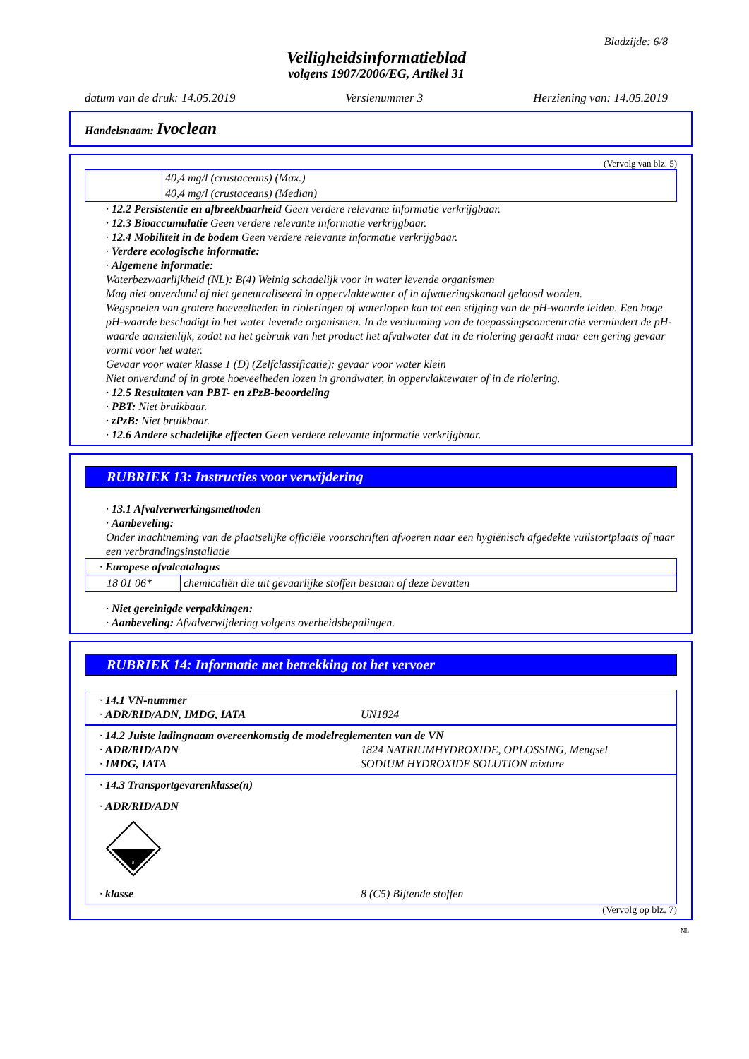Bladzijde: 6/8
Veiligheidsinformatieblad
volgens 1907/2006/EG, Artikel 31
datum van de druk: 14.05.2019 Versienummer 3 Herziening van: 14.05.2019
Handelsnaam: Ivoclean
(Vervolg van blz. 5)
| | 40,4 mg/l (crustaceans) (Max.) |
| | 40,4 mg/l (crustaceans) (Median) |
· 12.2 Persistentie en afbreekbaarheid Geen verdere relevante informatie verkrijgbaar.
· 12.3 Bioaccumulatie Geen verdere relevante informatie verkrijgbaar.
· 12.4 Mobiliteit in de bodem Geen verdere relevante informatie verkrijgbaar.
· Verdere ecologische informatie:
· Algemene informatie:
Waterbezwaarlijkheid (NL): B(4) Weinig schadelijk voor in water levende organismen
Mag niet onverdund of niet geneutraliseerd in oppervlaktewater of in afwateringskanaal geloosd worden.
Wegspoelen van grotere hoeveelheden in rioleringen of waterlopen kan tot een stijging van de pH-waarde leiden. Een hoge pH-waarde beschadigt in het water levende organismen. In de verdunning van de toepassingsconcentratie vermindert de pH-waarde aanzienlijk, zodat na het gebruik van het product het afvalwater dat in de riolering geraakt maar een gering gevaar vormt voor het water.
Gevaar voor water klasse 1 (D) (Zelfclassificatie): gevaar voor water klein
Niet onverdund of in grote hoeveelheden lozen in grondwater, in oppervlaktewater of in de riolering.
· 12.5 Resultaten van PBT- en zPzB-beoordeling
· PBT: Niet bruikbaar.
· zPzB: Niet bruikbaar.
· 12.6 Andere schadelijke effecten Geen verdere relevante informatie verkrijgbaar.
RUBRIEK 13: Instructies voor verwijdering
· 13.1 Afvalverwerkingsmethoden
· Aanbeveling:
Onder inachtneming van de plaatselijke officiële voorschriften afvoeren naar een hygiënisch afgedekte vuilstortplaats of naar een verbrandingsinstallatie
| · Europese afvalcatalogus | |
| 18 01 06* | chemicaliën die uit gevaarlijke stoffen bestaan of deze bevatten |
· Niet gereinigde verpakkingen:
· Aanbeveling: Afvalverwijdering volgens overheidsbepalingen.
RUBRIEK 14: Informatie met betrekking tot het vervoer
· 14.1 VN-nummer
· ADR/RID/ADN, IMDG, IATA UN1824
· 14.2 Juiste ladingnaam overeenkomstig de modelreglementen van de VN
· ADR/RID/ADN 1824 NATRIUMHYDROXIDE, OPLOSSING, Mengsel
· IMDG, IATA SODIUM HYDROXIDE SOLUTION mixture
· 14.3 Transportgevarenklasse(n)
· ADR/RID/ADN
8
· klasse 8 (C5) Bijtende stoffen
(Vervolg op blz. 7)
NL